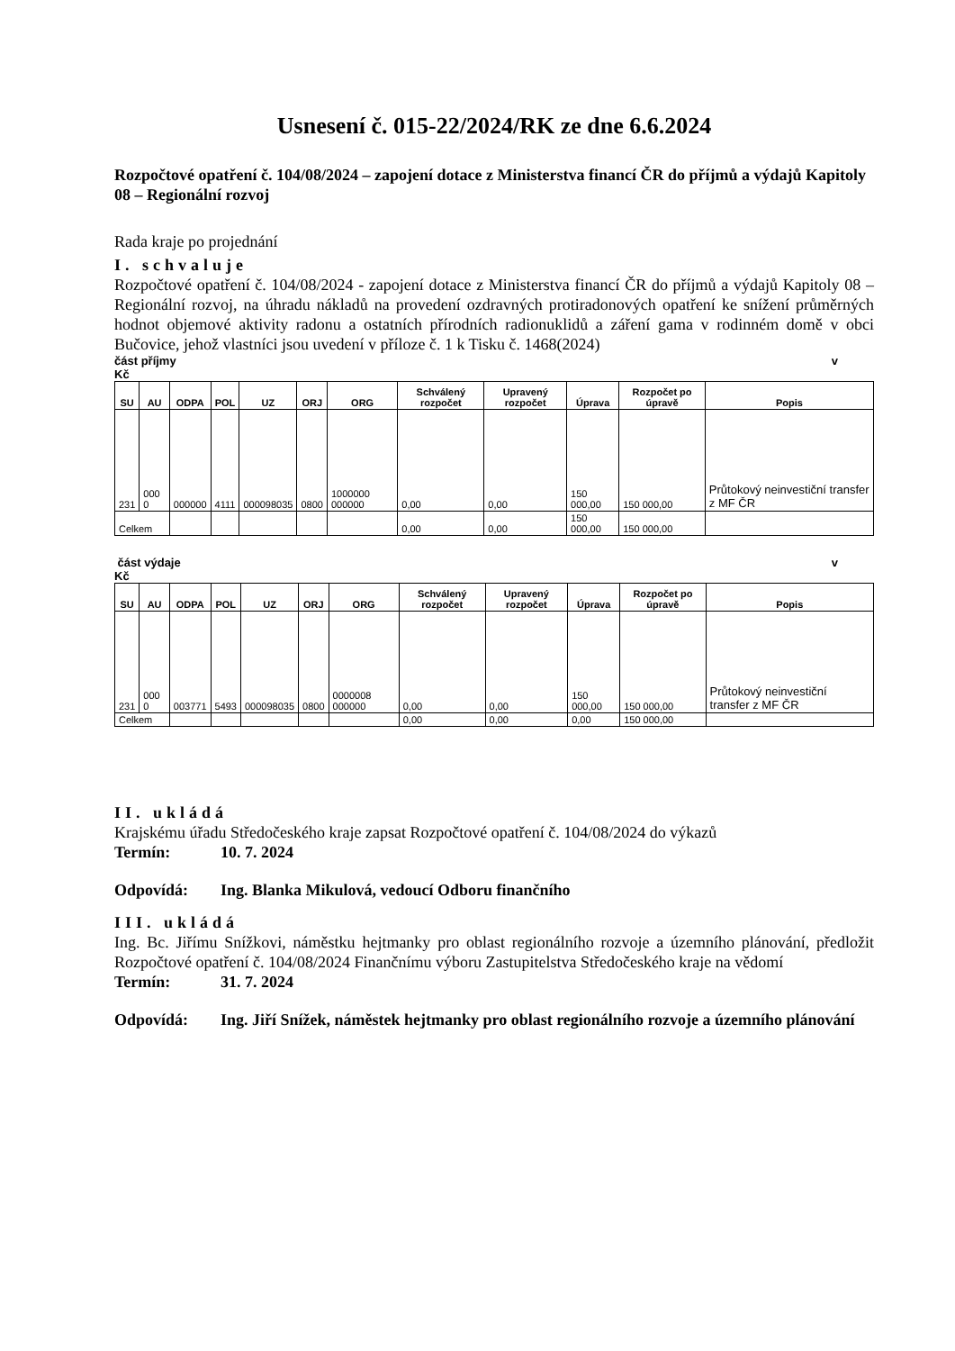Usnesení č. 015-22/2024/RK ze dne 6.6.2024
Rozpočtové opatření č. 104/08/2024 – zapojení dotace z Ministerstva financí ČR do příjmů a výdajů Kapitoly 08 – Regionální rozvoj
Rada kraje po projednání
I. schvaluje
Rozpočtové opatření č. 104/08/2024 - zapojení dotace z Ministerstva financí ČR do příjmů a výdajů Kapitoly 08 – Regionální rozvoj, na úhradu nákladů na provedení ozdravných protiradonových opatření ke snížení průměrných hodnot objemové aktivity radonu a ostatních přírodních radionuklidů a záření gama v rodinném domě v obci Bučovice, jehož vlastníci jsou uvedení v příloze č. 1 k Tisku č. 1468(2024)
část příjmy v
Kč
| SU | AU | ODPA | POL | UZ | ORJ | ORG | Schválený rozpočet | Upravený rozpočet | Úprava | Rozpočet po úpravě | Popis |
| --- | --- | --- | --- | --- | --- | --- | --- | --- | --- | --- | --- |
| 231 | 000 0 | 000000 | 4111 | 000098035 | 0800 | 1000000 000000 | 0,00 | 0,00 | 150 000,00 | 150 000,00 | Průtokový neinvestiční transfer z MF ČR |
| Celkem | | | | | | | 0,00 | 0,00 | 150 000,00 | 150 000,00 | |
část výdaje v
Kč
| SU | AU | ODPA | POL | UZ | ORJ | ORG | Schválený rozpočet | Upravený rozpočet | Úprava | Rozpočet po úpravě | Popis |
| --- | --- | --- | --- | --- | --- | --- | --- | --- | --- | --- | --- |
| 231 | 000 0 | 003771 | 5493 | 000098035 | 0800 | 0000008 000000 | 0,00 | 0,00 | 150 000,00 | 150 000,00 | Průtokový neinvestiční transfer z MF ČR |
| Celkem | | | | | | | 0,00 | 0,00 | 0,00 | 150 000,00 | |
II. ukládá
Krajskému úřadu Středočeského kraje zapsat Rozpočtové opatření č. 104/08/2024 do výkazů
Termín: 10. 7. 2024
Odpovídá: Ing. Blanka Mikulová, vedoucí Odboru finančního
III. ukládá
Ing. Bc. Jiřímu Snížkovi, náměstku hejtmanky pro oblast regionálního rozvoje a územního plánování, předložit Rozpočtové opatření č. 104/08/2024 Finančnímu výboru Zastupitelstva Středočeského kraje na vědomí
Termín: 31. 7. 2024
Odpovídá: Ing. Jiří Snížek, náměstek hejtmanky pro oblast regionálního rozvoje a územního plánování